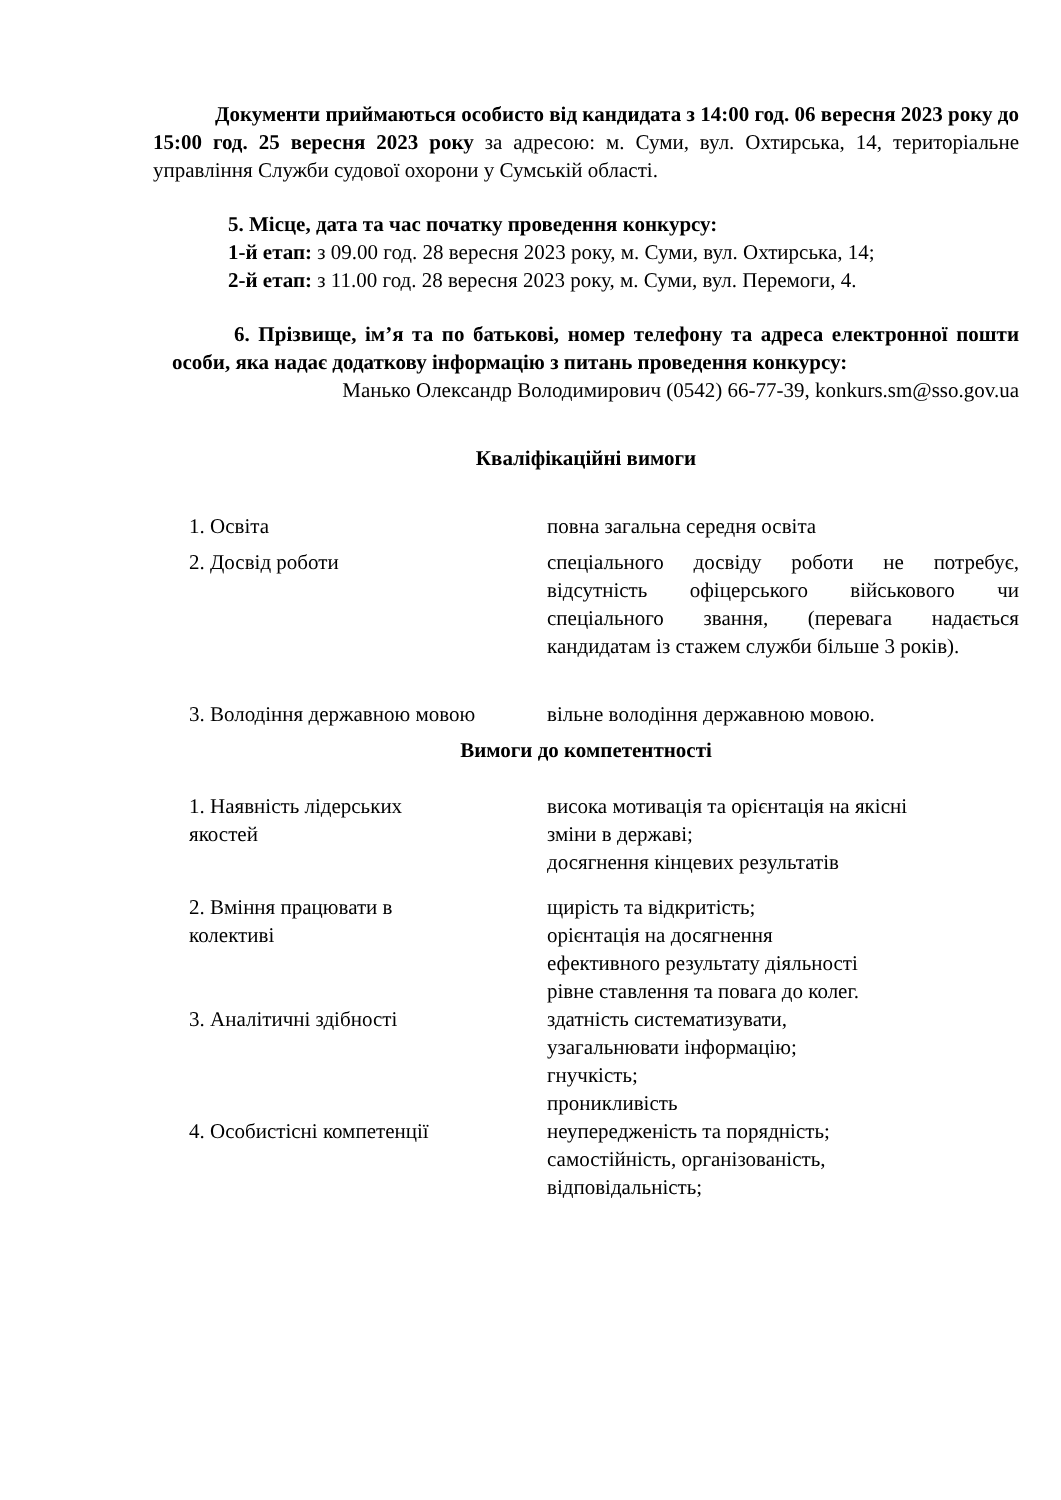Документи приймаються особисто від кандидата з 14:00 год. 06 вересня 2023 року до 15:00 год. 25 вересня 2023 року за адресою: м. Суми, вул. Охтирська, 14, територіальне управління Служби судової охорони у Сумській області.
5. Місце, дата та час початку проведення конкурсу:
1-й етап: з 09.00 год. 28 вересня 2023 року, м. Суми, вул. Охтирська, 14;
2-й етап: з 11.00 год. 28 вересня 2023 року, м. Суми, вул. Перемоги, 4.
6. Прізвище, ім’я та по батькові, номер телефону та адреса електронної пошти особи, яка надає додаткову інформацію з питань проведення конкурсу:
Манько Олександр Володимирович (0542) 66-77-39, konkurs.sm@sso.gov.ua
Кваліфікаційні вимоги
| 1. Освіта | повна загальна середня освіта |
| 2. Досвід роботи | спеціального досвіду роботи не потребує, відсутність офіцерського військового чи спеціального звання, (перевага надається кандидатам із стажем служби більше 3 років). |
| 3. Володіння державною мовою | вільне володіння державною мовою. |
Вимоги до компетентності
| 1. Наявність лідерських якостей | висока мотивація та орієнтація на якісні зміни в державі; досягнення кінцевих результатів |
| 2. Вміння працювати в колективі | щирість та відкритість; орієнтація на досягнення ефективного результату діяльності рівне ставлення та повага до колег. |
| 3. Аналітичні здібності | здатність систематизувати, узагальнювати інформацію; гнучкість; проникливість |
| 4. Особистісні компетенції | неупередженість та порядність; самостійність, організованість, відповідальність; |